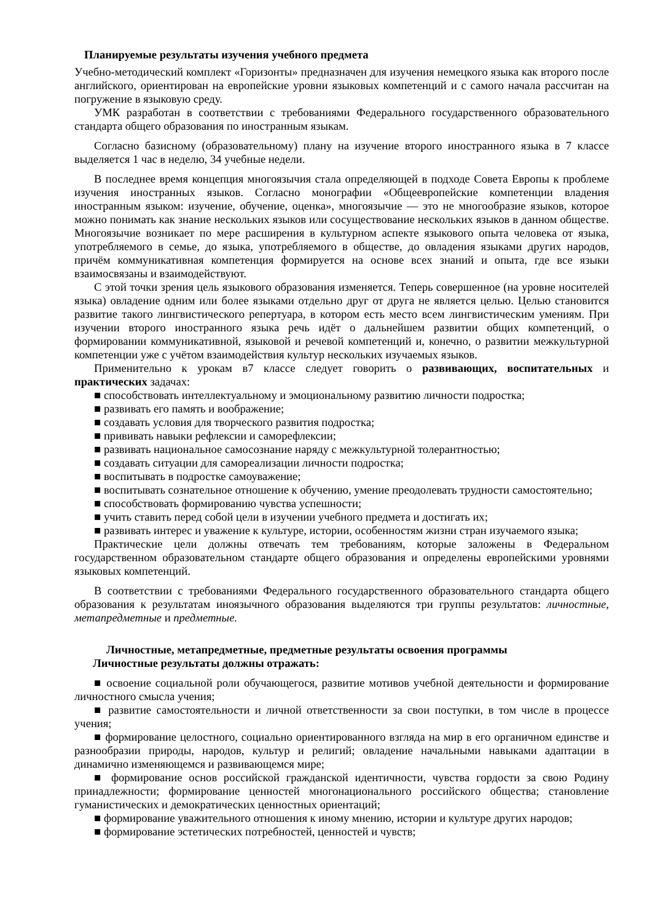Планируемые результаты изучения учебного предмета
Учебно-методический комплект «Горизонты» предназначен для изучения немецкого языка как второго после английского, ориентирован на европейские уровни языковых компетенций и с самого начала рассчитан на погружение в языковую среду.
УМК разработан в соответствии с требованиями Федерального государственного образовательного стандарта общего образования по иностранным языкам.
Согласно базисному (образовательному) плану на изучение второго иностранного языка в 7 классе выделяется 1 час в неделю, 34 учебные недели.
В последнее время концепция многоязычия стала определяющей в подходе Совета Европы к проблеме изучения иностранных языков. Согласно монографии «Общеевропейские компетенции владения иностранным языком: изучение, обучение, оценка», многоязычие — это не многообразие языков, которое можно понимать как знание нескольких языков или сосуществование нескольких языков в данном обществе. Многоязычие возникает по мере расширения в культурном аспекте языкового опыта человека от языка, употребляемого в семье, до языка, употребляемого в обществе, до овладения языками других народов, причём коммуникативная компетенция формируется на основе всех знаний и опыта, где все языки взаимосвязаны и взаимодействуют.
С этой точки зрения цель языкового образования изменяется. Теперь совершенное (на уровне носителей языка) овладение одним или более языками отдельно друг от друга не является целью. Целью становится развитие такого лингвистического репертуара, в котором есть место всем лингвистическим умениям. При изучении второго иностранного языка речь идёт о дальнейшем развитии общих компетенций, о формировании коммуникативной, языковой и речевой компетенций и, конечно, о развитии межкультурной компетенции уже с учётом взаимодействия культур нескольких изучаемых языков.
Применительно к урокам в7 классе следует говорить о развивающих, воспитательных и практических задачах:
■ способствовать интеллектуальному и эмоциональному развитию личности подростка;
■ развивать его память и воображение;
■ создавать условия для творческого развития подростка;
■ прививать навыки рефлексии и саморефлексии;
■ развивать национальное самосознание наряду с межкультурной толерантностью;
■ создавать ситуации для самореализации личности подростка;
■ воспитывать в подростке самоуважение;
■ воспитывать сознательное отношение к обучению, умение преодолевать трудности самостоятельно;
■ способствовать формированию чувства успешности;
■ учить ставить перед собой цели в изучении учебного предмета и достигать их;
■ развивать интерес и уважение к культуре, истории, особенностям жизни стран изучаемого языка;
Практические цели должны отвечать тем требованиям, которые заложены в Федеральном государственном образовательном стандарте общего образования и определены европейскими уровнями языковых компетенций.
В соответствии с требованиями Федерального государственного образовательного стандарта общего образования к результатам иноязычного образования выделяются три группы результатов: личностные, метапредметные и предметные.
Личностные, метапредметные, предметные результаты освоения программы
Личностные результаты должны отражать:
■ освоение социальной роли обучающегося, развитие мотивов учебной деятельности и формирование личностного смысла учения;
■ развитие самостоятельности и личной ответственности за свои поступки, в том числе в процессе учения;
■ формирование целостного, социально ориентированного взгляда на мир в его органичном единстве и разнообразии природы, народов, культур и религий; овладение начальными навыками адаптации в динамично изменяющемся и развивающемся мире;
■ формирование основ российской гражданской идентичности, чувства гордости за свою Родину принадлежности; формирование ценностей многонационального российского общества; становление гуманистических и демократических ценностных ориентаций;
■ формирование уважительного отношения к иному мнению, истории и культуре других народов;
■ формирование эстетических потребностей, ценностей и чувств;